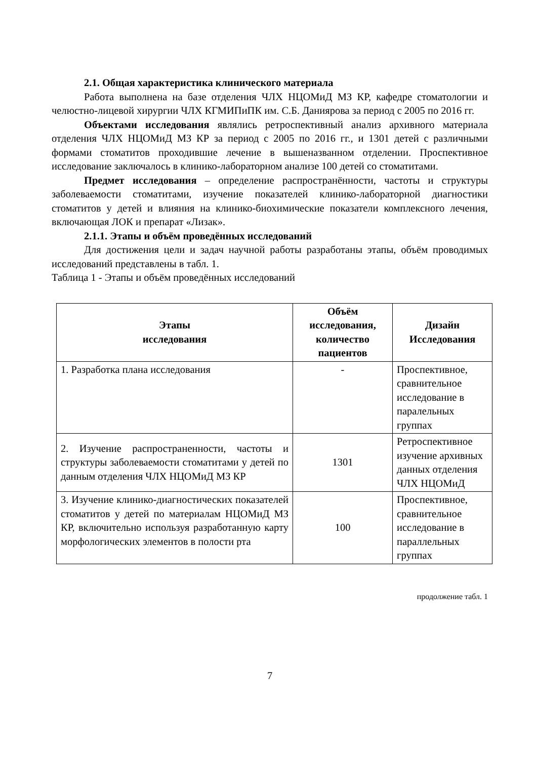2.1. Общая характеристика клинического материала
Работа выполнена на базе отделения ЧЛХ НЦОМиД МЗ КР, кафедре стоматологии и челюстно-лицевой хирургии ЧЛХ КГМИПиПК им. С.Б. Даниярова за период с 2005 по 2016 гг.
Объектами исследования являлись ретроспективный анализ архивного материала отделения ЧЛХ НЦОМиД МЗ КР за период с 2005 по 2016 гг., и 1301 детей с различными формами стоматитов проходившие лечение в вышеназванном отделении. Проспективное исследование заключалось в клинико-лабораторном анализе 100 детей со стоматитами.
Предмет исследования – определение распространённости, частоты и структуры заболеваемости стоматитами, изучение показателей клинико-лабораторной диагностики стоматитов у детей и влияния на клинико-биохимические показатели комплексного лечения, включающая ЛОК и препарат «Лизак».
2.1.1. Этапы и объём проведённых исследований
Для достижения цели и задач научной работы разработаны этапы, объём проводимых исследований представлены в табл. 1.
Таблица 1 - Этапы и объём проведённых исследований
| Этапы исследования | Объём исследования, количество пациентов | Дизайн Исследования |
| --- | --- | --- |
| 1. Разработка плана исследования | - | Проспективное, сравнительное исследование в паралельных группах |
| 2. Изучение распространенности, частоты и структуры заболеваемости стоматитами у детей по данным отделения ЧЛХ НЦОМиД МЗ КР | 1301 | Ретроспективное изучение архивных данных отделения ЧЛХ НЦОМиД |
| 3. Изучение клинико-диагностических показателей стоматитов у детей по материалам НЦОМиД МЗ КР, включительно используя разработанную карту морфологических элементов в полости рта | 100 | Проспективное, сравнительное исследование в параллельных группах |
продолжение табл. 1
7